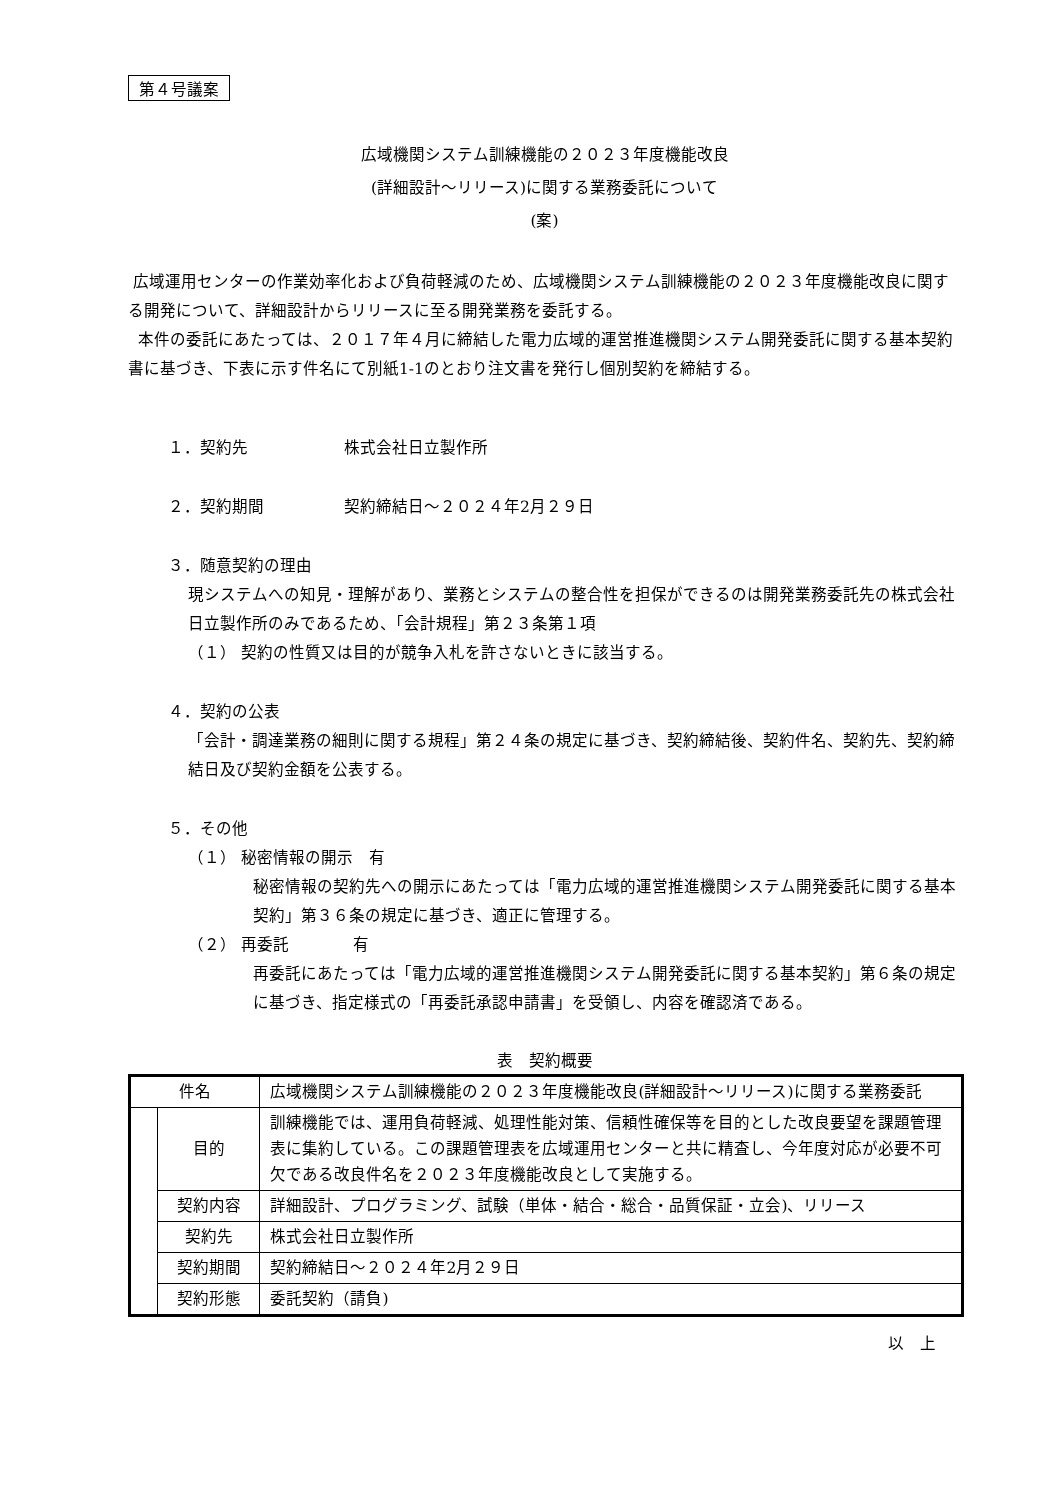第４号議案
広域機関システム訓練機能の２０２３年度機能改良
(詳細設計～リリース)に関する業務委託について
(案)
広域運用センターの作業効率化および負荷軽減のため、広域機関システム訓練機能の２０２３年度機能改良に関する開発について、詳細設計からリリースに至る開発業務を委託する。
本件の委託にあたっては、２０１７年４月に締結した電力広域的運営推進機関システム開発委託に関する基本契約書に基づき、下表に示す件名にて別紙1-1のとおり注文書を発行し個別契約を締結する。
１．契約先　　　　　　株式会社日立製作所
２．契約期間　　　　　契約締結日～２０２４年2月２９日
３．随意契約の理由
現システムへの知見・理解があり、業務とシステムの整合性を担保ができるのは開発業務委託先の株式会社日立製作所のみであるため、「会計規程」第２３条第１項
（１） 契約の性質又は目的が競争入札を許さないときに該当する。
４．契約の公表
「会計・調達業務の細則に関する規程」第２４条の規定に基づき、契約締結後、契約件名、契約先、契約締結日及び契約金額を公表する。
５．その他
（１） 秘密情報の開示　有
秘密情報の契約先への開示にあたっては「電力広域的運営推進機関システム開発委託に関する基本契約」第３６条の規定に基づき、適正に管理する。
（２） 再委託　　　　有
再委託にあたっては「電力広域的運営推進機関システム開発委託に関する基本契約」第６条の規定に基づき、指定様式の「再委託承認申請書」を受領し、内容を確認済である。
表　契約概要
| 件名 | | 広域機関システム訓練機能の２０２３年度機能改良(詳細設計～リリース)に関する業務委託 |
| | 目的 | 訓練機能では、運用負荷軽減、処理性能対策、信頼性確保等を目的とした改良要望を課題管理表に集約している。この課題管理表を広域運用センターと共に精査し、今年度対応が必要不可欠である改良件名を２０２３年度機能改良として実施する。 |
| | 契約内容 | 詳細設計、プログラミング、試験（単体・結合・総合・品質保証・立会)、リリース |
| | 契約先 | 株式会社日立製作所 |
| | 契約期間 | 契約締結日～２０２４年2月２９日 |
| | 契約形態 | 委託契約（請負) |
以　上